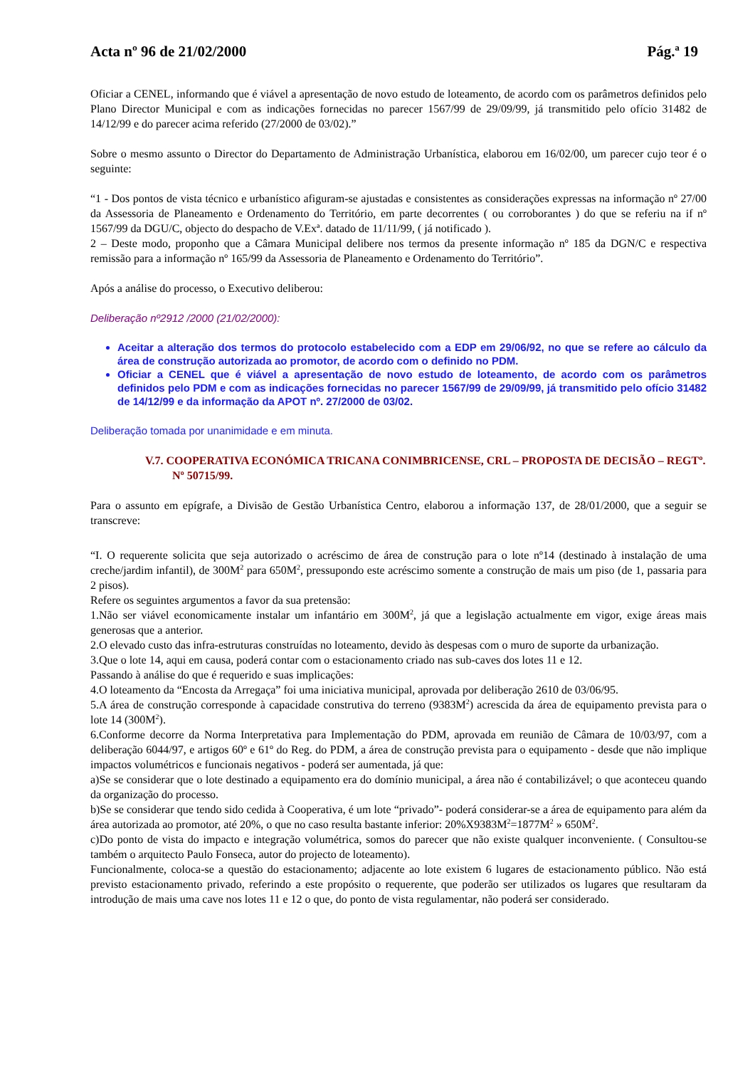Acta nº 96 de 21/02/2000 Pág.ª 19
Oficiar a CENEL, informando que é viável a apresentação de novo estudo de loteamento, de acordo com os parâmetros definidos pelo Plano Director Municipal e com as indicações fornecidas no parecer 1567/99 de 29/09/99, já transmitido pelo ofício 31482 de 14/12/99 e do parecer acima referido (27/2000 de 03/02).”
Sobre o mesmo assunto o Director do Departamento de Administração Urbanística, elaborou em 16/02/00, um parecer cujo teor é o seguinte:
“1 - Dos pontos de vista técnico e urbanístico afiguram-se ajustadas e consistentes as considerações expressas na informação nº 27/00 da Assessoria de Planeamento e Ordenamento do Território, em parte decorrentes ( ou corroborantes ) do que se referiu na if nº 1567/99 da DGU/C, objecto do despacho de V.Exª. datado de 11/11/99, ( já notificado ).
2 – Deste modo, proponho que a Câmara Municipal delibere nos termos da presente informação nº 185 da DGN/C e respectiva remissão para a informação nº 165/99 da Assessoria de Planeamento e Ordenamento do Território”.
Após a análise do processo, o Executivo deliberou:
Deliberação nº2912 /2000 (21/02/2000):
Aceitar a alteração dos termos do protocolo estabelecido com a EDP em 29/06/92, no que se refere ao cálculo da área de construção autorizada ao promotor, de acordo com o definido no PDM.
Oficiar a CENEL que é viável a apresentação de novo estudo de loteamento, de acordo com os parâmetros definidos pelo PDM e com as indicações fornecidas no parecer 1567/99 de 29/09/99, já transmitido pelo ofício 31482 de 14/12/99 e da informação da APOT nº. 27/2000 de 03/02.
Deliberação tomada por unanimidade e em minuta.
V.7. COOPERATIVA ECONÓMICA TRICANA CONIMBRICENSE, CRL – PROPOSTA DE DECISÃO – REGTº. Nº 50715/99.
Para o assunto em epígrafe, a Divisão de Gestão Urbanística Centro, elaborou a informação 137, de 28/01/2000, que a seguir se transcreve:
“I. O requerente solicita que seja autorizado o acréscimo de área de construção para o lote nº14 (destinado à instalação de uma creche/jardim infantil), de 300M<sup>2</sup> para 650M<sup>2</sup>, pressupondo este acréscimo somente a construção de mais um piso (de 1, passaria para 2 pisos).
Refere os seguintes argumentos a favor da sua pretensão:
1.Não ser viável economicamente instalar um infantário em 300M<sup>2</sup>, já que a legislação actualmente em vigor, exige áreas mais generosas que a anterior.
2.O elevado custo das infra-estruturas construídas no loteamento, devido às despesas com o muro de suporte da urbanização.
3.Que o lote 14, aqui em causa, poderá contar com o estacionamento criado nas sub-caves dos lotes 11 e 12.
Passando à análise do que é requerido e suas implicações:
4.O loteamento da “Encosta da Arregaça” foi uma iniciativa municipal, aprovada por deliberação 2610 de 03/06/95.
5.A área de construção corresponde à capacidade construtiva do terreno (9383M<sup>2</sup>) acrescida da área de equipamento prevista para o lote 14 (300M<sup>2</sup>).
6.Conforme decorre da Norma Interpretativa para Implementação do PDM, aprovada em reunião de Câmara de 10/03/97, com a deliberação 6044/97, e artigos 60º e 61º do Reg. do PDM, a área de construção prevista para o equipamento - desde que não implique impactos volumétricos e funcionais negativos - poderá ser aumentada, já que:
a)Se se considerar que o lote destinado a equipamento era do domínio municipal, a área não é contabilizável; o que aconteceu quando da organização do processo.
b)Se se considerar que tendo sido cedida à Cooperativa, é um lote “privado”- poderá considerar-se a área de equipamento para além da área autorizada ao promotor, até 20%, o que no caso resulta bastante inferior: 20%X9383M<sup>2</sup>=1877M<sup>2</sup> » 650M<sup>2</sup>.
c)Do ponto de vista do impacto e integração volumétrica, somos do parecer que não existe qualquer inconveniente. ( Consultou-se também o arquitecto Paulo Fonseca, autor do projecto de loteamento).
Funcionalmente, coloca-se a questão do estacionamento; adjacente ao lote existem 6 lugares de estacionamento público. Não está previsto estacionamento privado, referindo a este propósito o requerente, que poderão ser utilizados os lugares que resultaram da introdução de mais uma cave nos lotes 11 e 12 o que, do ponto de vista regulamentar, não poderá ser considerado.